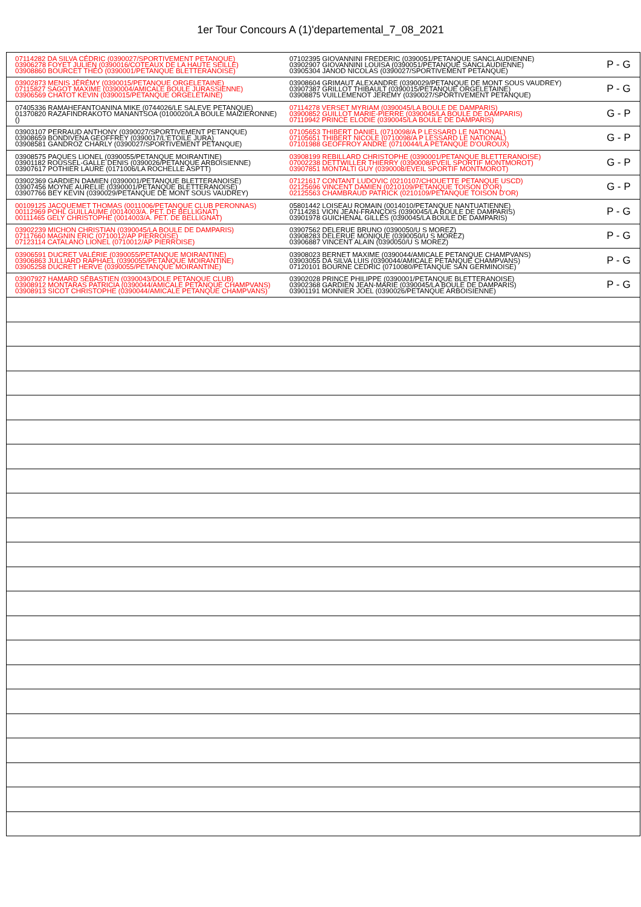1er Tour Concours A (1)'departemental_7_08_2021
| 07114282 DA SILVA CÉDRIC (0390027/SPORTIVEMENT PETANQUE) 03906278 FOYET JULIEN (0390016/COTEAUX DE LA HAUTE SEILLE) 03908860 BOURCET THÉO (0390001/PETANQUE BLETTERANOISE) | 07102395 GIOVANNINI FREDERIC (0390051/PETANQUE SANCLAUDIENNE) 03902907 GIOVANNINI LOUISA (0390051/PETANQUE SANCLAUDIENNE) 03905304 JANOD NICOLAS (0390027/SPORTIVEMENT PETANQUE) | P - G |
| 03902873 MENIS JÉRÉMY (0390015/PETANQUE ORGELETAINE) 07115827 SAGOT MAXIME (0390004/AMICALE BOULE JURASSIENNE) 03906569 CHATOT KEVIN (0390015/PETANQUE ORGELETAINE) | 03908604 GRIMAUT ALEXANDRE (0390029/PETANQUE DE MONT SOUS VAUDREY) 03907387 GRILLOT THIBAULT (0390015/PETANQUE ORGELETAINE) 03908875 VUILLEMENOT JEREMY (0390027/SPORTIVEMENT PETANQUE) | P - G |
| 07405336 RAMAHEFANTOANINA MIKE (0744026/LE SALEVE PETANQUE) 01370820 RAZAFINDRAKOTO MANANTSOA (0100020/LA BOULE MAIZIERONNE) () | 07114278 VERSET MYRIAM (0390045/LA BOULE DE DAMPARIS) 03900852 GUILLOT MARIE-PIERRE (0390045/LA BOULE DE DAMPARIS) 07119942 PRINCE ELODIE (0390045/LA BOULE DE DAMPARIS) | G - P |
| 03903107 PERRAUD ANTHONY (0390027/SPORTIVEMENT PETANQUE) 03908659 BONDIVENA GEOFFREY (0390017/L'ETOILE JURA) 03908581 GANDROZ CHARLY (0390027/SPORTIVEMENT PETANQUE) | 07105653 THIBERT DANIEL (0710098/A P LESSARD LE NATIONAL) 07105651 THIBERT NICOLE (0710098/A P LESSARD LE NATIONAL) 07101988 GEOFFROY ANDRE (0710044/LA PETANQUE D'OUROUX) | G - P |
| 03908575 PAQUES LIONEL (0390055/PETANQUE MOIRANTINE) 03901182 ROUSSEL-GALLE DENIS (0390026/PETANQUE ARBOISIENNE) 03907617 POTHIER LAURE (0171006/LA ROCHELLE ASPTT) | 03908199 REBILLARD CHRISTOPHE (0390001/PETANQUE BLETTERANOISE) 07002238 DETTWILLER THIERRY (0390008/EVEIL SPORTIF MONTMOROT) 03907851 MONTALTI GUY (0390008/EVEIL SPORTIF MONTMOROT) | G - P |
| 03902369 GARDIEN DAMIEN (0390001/PETANQUE BLETTERANOISE) 03907456 MOYNE AURELIE (0390001/PETANQUE BLETTERANOISE) 03907766 BEY KEVIN (0390029/PETANQUE DE MONT SOUS VAUDREY) | 07121617 CONTANT LUDOVIC (0210107/CHOUETTE PETANQUE USCD) 02125696 VINCENT DAMIEN (0210109/PETANQUE TOISON D'OR) 02125563 CHAMBRAUD PATRICK (0210109/PETANQUE TOISON D'OR) | G - P |
| 00109125 JACQUEMET THOMAS (0011006/PETANQUE CLUB PERONNAS) 00112969 POHL GUILLAUME (0014003/A. PET. DE BELLIGNAT) 00111465 GELY CHRISTOPHE (0014003/A. PET. DE BELLIGNAT) | 05801442 LOISEAU ROMAIN (0014010/PETANQUE NANTUATIENNE) 07114281 VION JEAN-FRANÇOIS (0390045/LA BOULE DE DAMPARIS) 03901978 GUICHENAL GILLES (0390045/LA BOULE DE DAMPARIS) | P - G |
| 03902239 MICHON CHRISTIAN (0390045/LA BOULE DE DAMPARIS) 07117660 MAGNIN ERIC (0710012/AP PIERROISE) 07123114 CATALANO LIONEL (0710012/AP PIERROISE) | 03907562 DELERUE BRUNO (0390050/U S MOREZ) 03908283 DELERUE MONIQUE (0390050/U S MOREZ) 03906887 VINCENT ALAIN (0390050/U S MOREZ) | P - G |
| 03906591 DUCRET VALÉRIE (0390055/PETANQUE MOIRANTINE) 03906863 JULLIARD RAPHAEL (0390055/PETANQUE MOIRANTINE) 03905258 DUCRET HERVE (0390055/PETANQUE MOIRANTINE) | 03908023 BERNET MAXIME (0390044/AMICALE PETANQUE CHAMPVANS) 03903055 DA SILVA LUIS (0390044/AMICALE PETANQUE CHAMPVANS) 07120101 BOURNE CEDRIC (0710080/PETANQUE SAN GERMINOISE) | P - G |
| 03907927 HAMARD SÉBASTIEN (0390043/DOLE PETANQUE CLUB) 03908912 MONTARAS PATRICIA (0390044/AMICALE PETANQUE CHAMPVANS) 03908913 SICOT CHRISTOPHE (0390044/AMICALE PETANQUE CHAMPVANS) | 03902028 PRINCE PHILIPPE (0390001/PETANQUE BLETTERANOISE) 03902368 GARDIEN JEAN-MARIE (0390045/LA BOULE DE DAMPARIS) 03901191 MONNIER JOEL (0390026/PETANQUE ARBOISIENNE) | P - G |